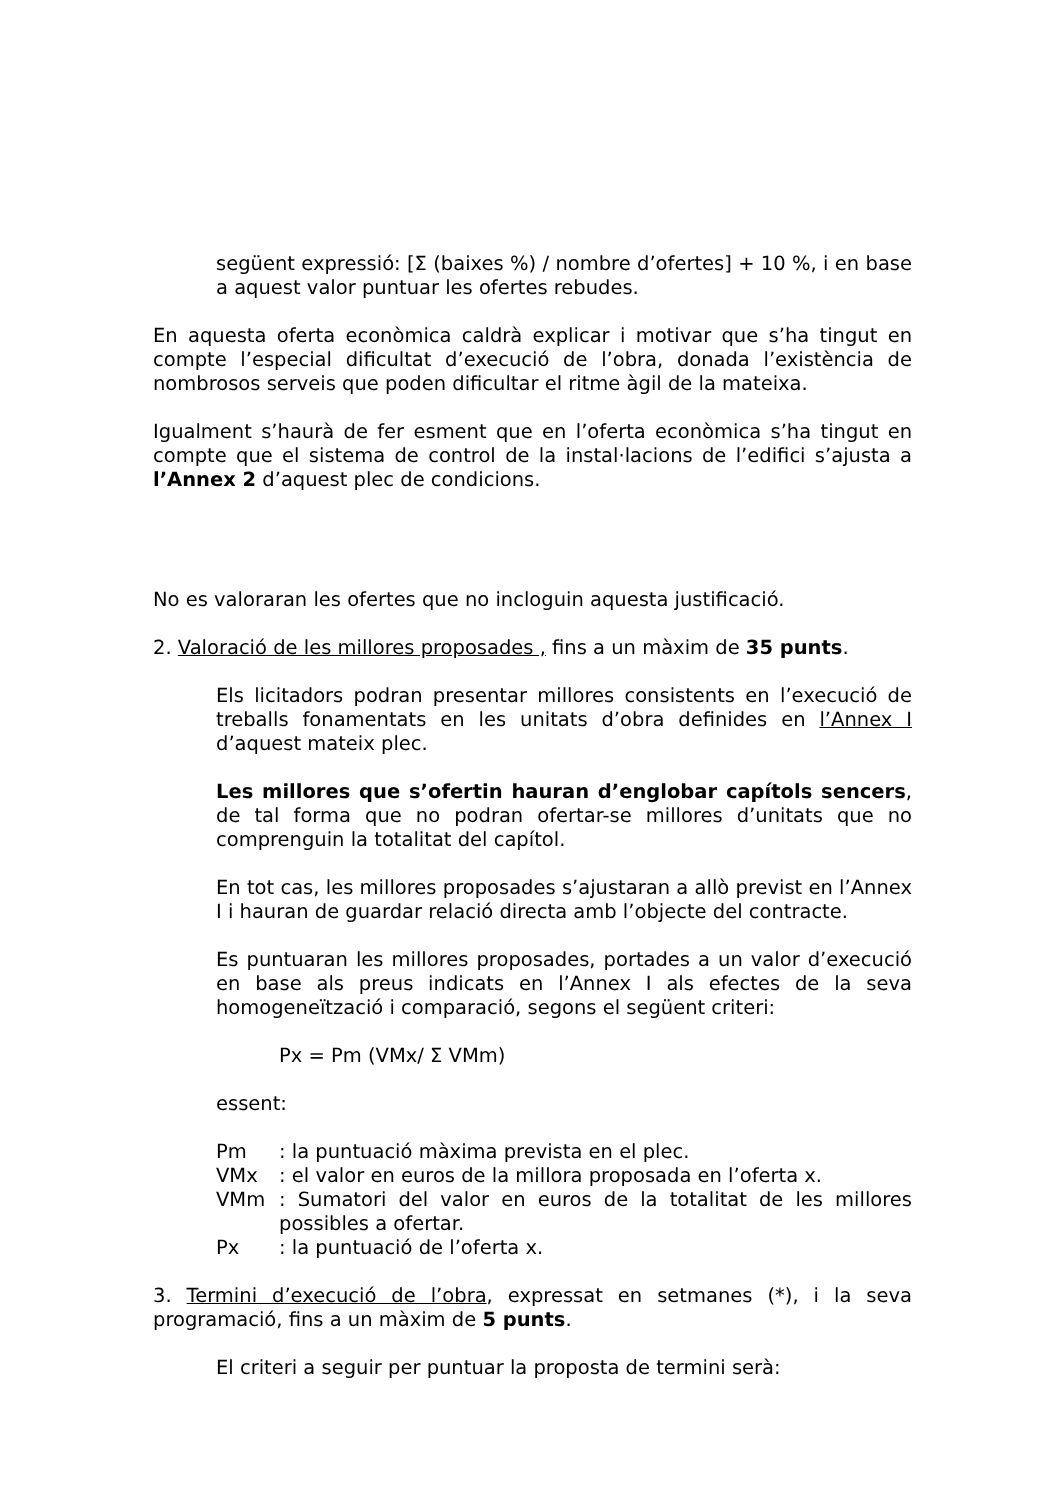següent expressió: [Σ (baixes %) / nombre d’ofertes] + 10 %, i en base a aquest valor puntuar les ofertes rebudes.
En aquesta oferta econòmica caldrà explicar i motivar que s’ha tingut en compte l’especial dificultat d’execució de l’obra, donada l’existència de nombrosos serveis que poden dificultar el ritme àgil de la mateixa.
Igualment s’haurà de fer esment que en l’oferta econòmica s’ha tingut en compte que el sistema de control de la instal·lacions de l’edifici s’ajusta a l’Annex 2 d’aquest plec de condicions.
No es valoraran les ofertes que no incloguin aquesta justificació.
2. Valoració de les millores proposades , fins a un màxim de 35 punts.
Els licitadors podran presentar millores consistents en l’execució de treballs fonamentats en les unitats d’obra definides en l’Annex I d’aquest mateix plec.
Les millores que s’ofertin hauran d’englobar capítols sencers, de tal forma que no podran ofertar-se millores d’unitats que no comprenguin la totalitat del capítol.
En tot cas, les millores proposades s’ajustaran a allò previst en l’Annex I i hauran de guardar relació directa amb l’objecte del contracte.
Es puntuaran les millores proposades, portades a un valor d’execució en base als preus indicats en l’Annex I als efectes de la seva homogeneïtzació i comparació, segons el següent criteri:
Px = Pm (VMx/ Σ VMm)
essent:
Pm: la puntuació màxima prevista en el plec.
VMx: el valor en euros de la millora proposada en l’oferta x.
VMm: Sumatori del valor en euros de la totalitat de les millores possibles a ofertar.
Px: la puntuació de l’oferta x.
3. Termini d’execució de l’obra, expressat en setmanes (*), i la seva programació, fins a un màxim de 5 punts.
El criteri a seguir per puntuar la proposta de termini serà: